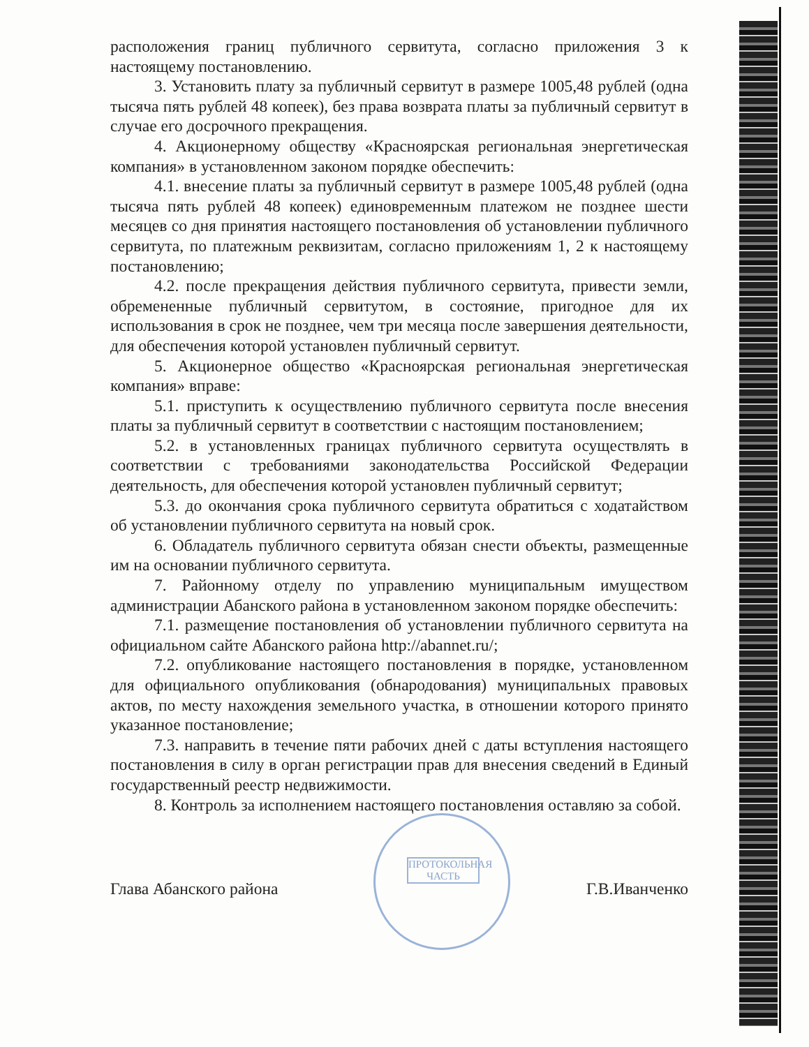ПРОТОКОЛЬНАЯ ЧАСТЬ
расположения границ публичного сервитута, согласно приложения 3 к настоящему постановлению.
3. Установить плату за публичный сервитут в размере 1005,48 рублей (одна тысяча пять рублей 48 копеек), без права возврата платы за публичный сервитут в случае его досрочного прекращения.
4. Акционерному обществу «Красноярская региональная энергетическая компания» в установленном законом порядке обеспечить:
4.1. внесение платы за публичный сервитут в размере 1005,48 рублей (одна тысяча пять рублей 48 копеек) единовременным платежом не позднее шести месяцев со дня принятия настоящего постановления об установлении публичного сервитута, по платежным реквизитам, согласно приложениям 1, 2 к настоящему постановлению;
4.2. после прекращения действия публичного сервитута, привести земли, обремененные публичный сервитутом, в состояние, пригодное для их использования в срок не позднее, чем три месяца после завершения деятельности, для обеспечения которой установлен публичный сервитут.
5. Акционерное общество «Красноярская региональная энергетическая компания» вправе:
5.1. приступить к осуществлению публичного сервитута после внесения платы за публичный сервитут в соответствии с настоящим постановлением;
5.2. в установленных границах публичного сервитута осуществлять в соответствии с требованиями законодательства Российской Федерации деятельность, для обеспечения которой установлен публичный сервитут;
5.3. до окончания срока публичного сервитута обратиться с ходатайством об установлении публичного сервитута на новый срок.
6. Обладатель публичного сервитута обязан снести объекты, размещенные им на основании публичного сервитута.
7. Районному отделу по управлению муниципальным имуществом администрации Абанского района в установленном законом порядке обеспечить:
7.1. размещение постановления об установлении публичного сервитута на официальном сайте Абанского района http://abannet.ru/;
7.2. опубликование настоящего постановления в порядке, установленном для официального опубликования (обнародования) муниципальных правовых актов, по месту нахождения земельного участка, в отношении которого принято указанное постановление;
7.3. направить в течение пяти рабочих дней с даты вступления настоящего постановления в силу в орган регистрации прав для внесения сведений в Единый государственный реестр недвижимости.
8. Контроль за исполнением настоящего постановления оставляю за собой.
Глава Абанского района Г.В.Иванченко